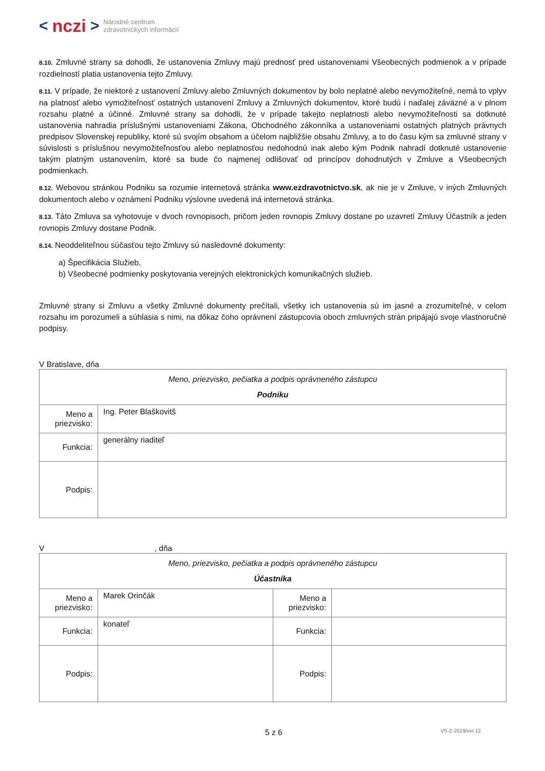< nczi > Národné centrum
zdravotníckych informácií
8.10. Zmluvné strany sa dohodli, že ustanovenia Zmluvy majú prednosť pred ustanoveniami Všeobecných podmienok a v prípade rozdielností platia ustanovenia tejto Zmluvy.
8.11. V prípade, že niektoré z ustanovení Zmluvy alebo Zmluvných dokumentov by bolo neplatné alebo nevymožiteľné, nemá to vplyv na platnosť alebo vymožiteľnosť ostatných ustanovení Zmluvy a Zmluvných dokumentov, ktoré budú i naďalej záväzné a v plnom rozsahu platné a účinné. Zmluvné strany sa dohodli, že v prípade takejto neplatnosti alebo nevymožiteľnosti sa dotknuté ustanovenia nahradia príslušnými ustanoveniami Zákona, Obchodného zákonníka a ustanoveniami ostatných platných právnych predpisov Slovenskej republiky, ktoré sú svojím obsahom a účelom najbližšie obsahu Zmluvy, a to do času kým sa zmluvné strany v súvislosti s príslušnou nevymožiteľnosťou alebo neplatnosťou nedohodnú inak alebo kým Podnik nahradí dotknuté ustanovenie takým platným ustanovením, ktoré sa bude čo najmenej odlišovať od princípov dohodnutých v Zmluve a Všeobecných podmienkach.
8.12. Webovou stránkou Podniku sa rozumie internetová stránka www.ezdravotnictvo.sk, ak nie je v Zmluve, v iných Zmluvných dokumentoch alebo v oznámení Podniku výslovne uvedená iná internetová stránka.
8.13. Táto Zmluva sa vyhotovuje v dvoch rovnopisoch, pričom jeden rovnopis Zmluvy dostane po uzavretí Zmluvy Účastník a jeden rovnopis Zmluvy dostane Podnik.
8.14. Neoddeliteľnou súčasťou tejto Zmluvy sú nasledovné dokumenty:
a) Špecifikácia Služieb,
b) Všeobecné podmienky poskytovania verejných elektronických komunikačných služieb.
Zmluvné strany si Zmluvu a všetky Zmluvné dokumenty prečítali, všetky ich ustanovenia sú im jasné a zrozumiteľné, v celom rozsahu im porozumeli a súhlasia s nimi, na dôkaz čoho oprávnení zástupcovia oboch zmluvných strán pripájajú svoje vlastnoručné podpisy.
V Bratislave, dňa
| Meno, priezvisko, pečiatka a podpis oprávneného zástupcu Podniku | |
| Meno a priezvisko: | Ing. Peter Blaškovitš |
| Funkcia: | generálny riaditeľ |
| Podpis: | |
V , dňa
| Meno, priezvisko, pečiatka a podpis oprávneného zástupcu Účastníka | | | |
| Meno a priezvisko: | Marek Orinčák | Meno a priezvisko: | |
| Funkcia: | konateľ | Funkcia: | |
| Podpis: | | Podpis: | |
5 z 6 VS-Z-2019/ver.12